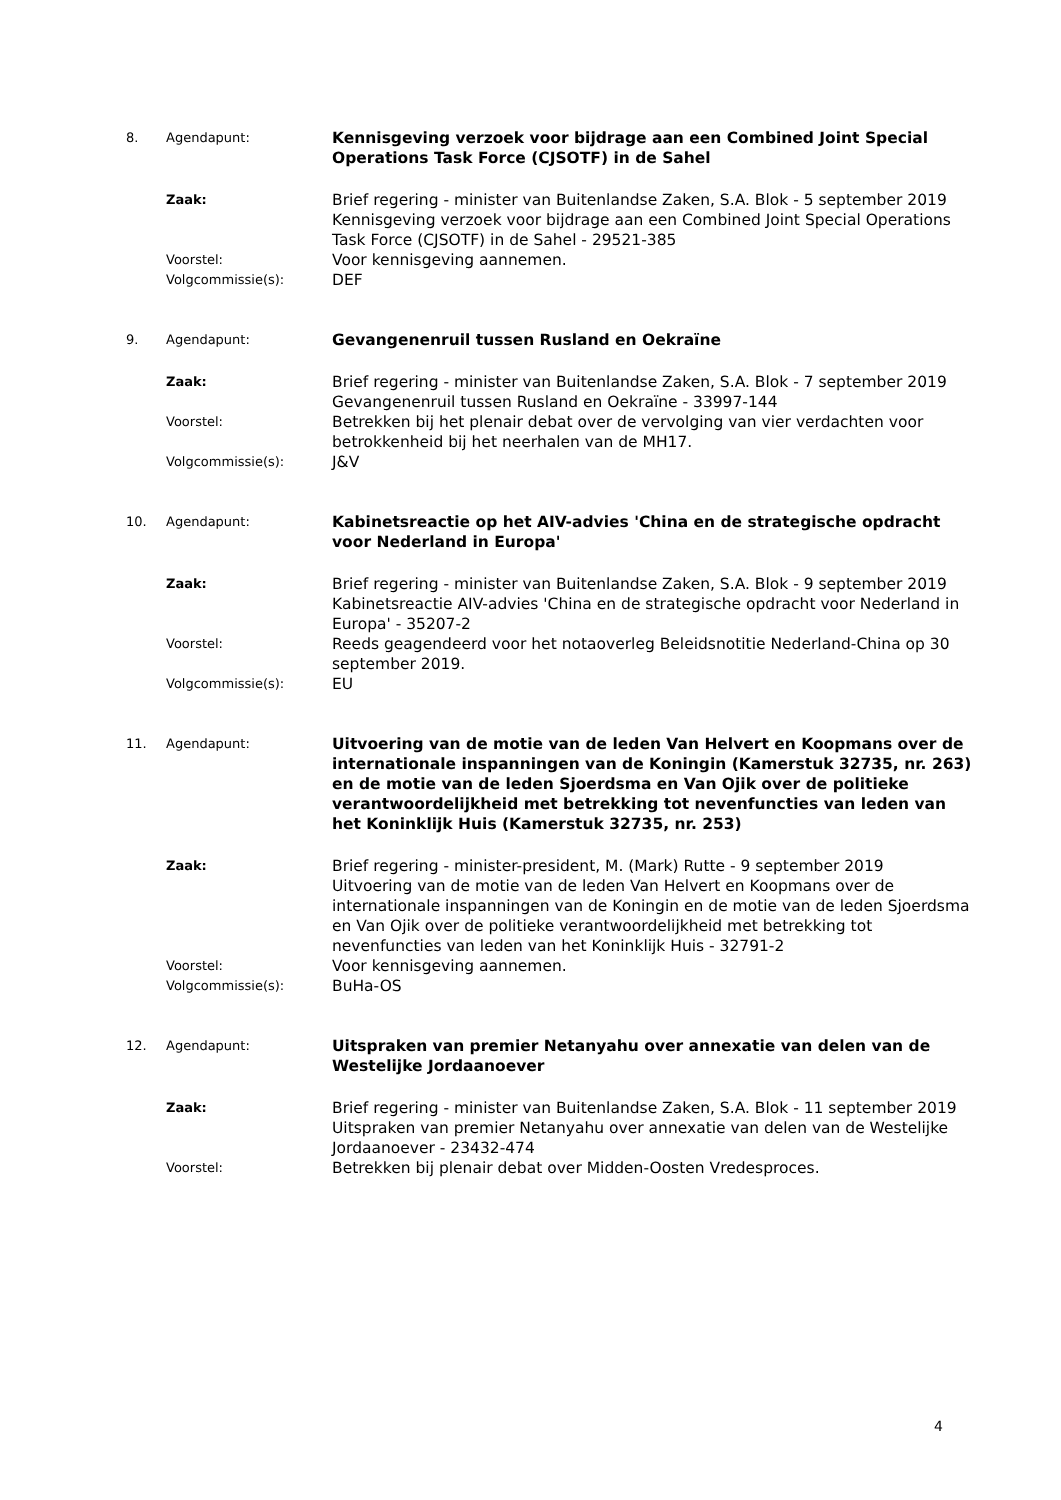8. Agendapunt:
Kennisgeving verzoek voor bijdrage aan een Combined Joint Special Operations Task Force (CJSOTF) in de Sahel
Zaak:
Brief regering - minister van Buitenlandse Zaken, S.A. Blok - 5 september 2019
Kennisgeving verzoek voor bijdrage aan een Combined Joint Special Operations Task Force (CJSOTF) in de Sahel - 29521-385
Voorstel:
Voor kennisgeving aannemen.
Volgcommissie(s):
DEF
9. Agendapunt:
Gevangenenruil tussen Rusland en Oekraïne
Zaak:
Brief regering - minister van Buitenlandse Zaken, S.A. Blok - 7 september 2019
Gevangenenruil tussen Rusland en Oekraïne - 33997-144
Voorstel:
Betrekken bij het plenair debat over de vervolging van vier verdachten voor betrokkenheid bij het neerhalen van de MH17.
Volgcommissie(s):
J&V
10. Agendapunt:
Kabinetsreactie op het AIV-advies 'China en de strategische opdracht voor Nederland in Europa'
Zaak:
Brief regering - minister van Buitenlandse Zaken, S.A. Blok - 9 september 2019
Kabinetsreactie AIV-advies 'China en de strategische opdracht voor Nederland in Europa' - 35207-2
Voorstel:
Reeds geagendeerd voor het notaoverleg Beleidsnotitie Nederland-China op 30 september 2019.
Volgcommissie(s):
EU
11. Agendapunt:
Uitvoering van de motie van de leden Van Helvert en Koopmans over de internationale inspanningen van de Koningin (Kamerstuk 32735, nr. 263) en de motie van de leden Sjoerdsma en Van Ojik over de politieke verantwoordelijkheid met betrekking tot nevenfuncties van leden van het Koninklijk Huis (Kamerstuk 32735, nr. 253)
Zaak:
Brief regering - minister-president, M. (Mark) Rutte - 9 september 2019
Uitvoering van de motie van de leden Van Helvert en Koopmans over de internationale inspanningen van de Koningin en de motie van de leden Sjoerdsma en Van Ojik over de politieke verantwoordelijkheid met betrekking tot nevenfuncties van leden van het Koninklijk Huis - 32791-2
Voorstel:
Voor kennisgeving aannemen.
Volgcommissie(s):
BuHa-OS
12. Agendapunt:
Uitspraken van premier Netanyahu over annexatie van delen van de Westelijke Jordaanoever
Zaak:
Brief regering - minister van Buitenlandse Zaken, S.A. Blok - 11 september 2019
Uitspraken van premier Netanyahu over annexatie van delen van de Westelijke Jordaanoever - 23432-474
Voorstel:
Betrekken bij plenair debat over Midden-Oosten Vredesproces.
4